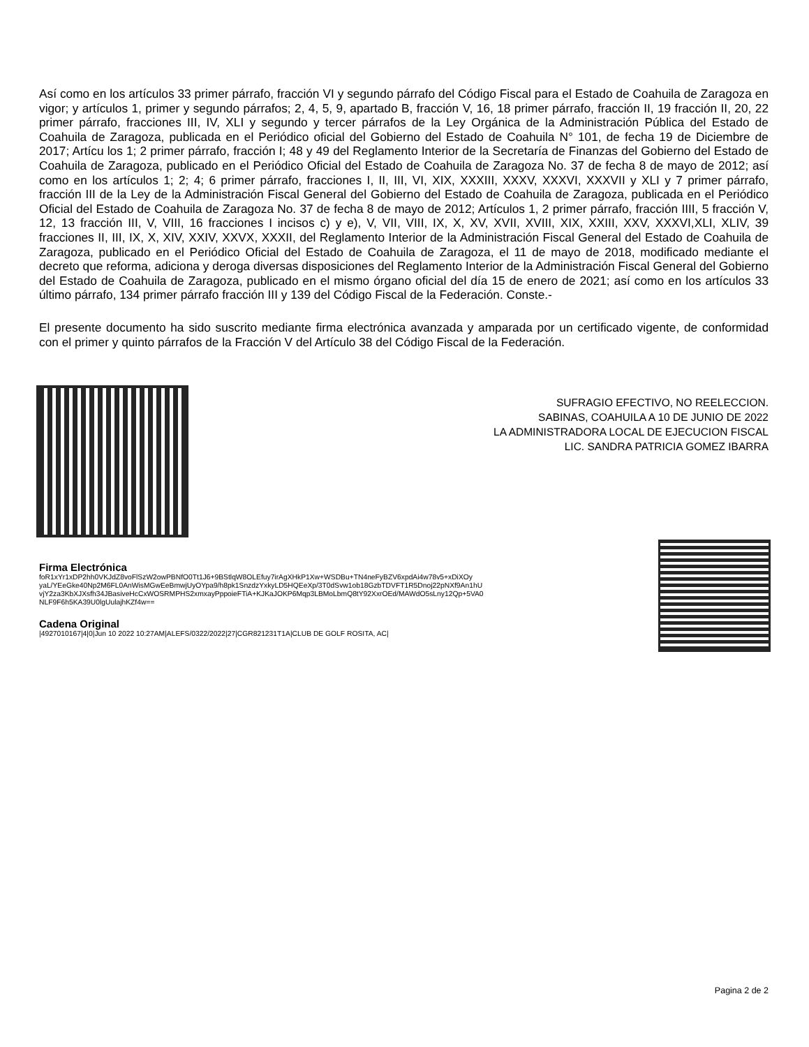Así como en los artículos 33 primer párrafo, fracción VI y segundo párrafo del Código Fiscal para el Estado de Coahuila de Zaragoza en vigor; y artículos 1, primer y segundo párrafos; 2, 4, 5, 9, apartado B, fracción V, 16, 18 primer párrafo, fracción II, 19 fracción II, 20, 22 primer párrafo, fracciones III, IV, XLI y segundo y tercer párrafos de la Ley Orgánica de la Administración Pública del Estado de Coahuila de Zaragoza, publicada en el Periódico oficial del Gobierno del Estado de Coahuila N° 101, de fecha 19 de Diciembre de 2017; Artícu los 1; 2 primer párrafo, fracción I; 48 y 49 del Reglamento Interior de la Secretaría de Finanzas del Gobierno del Estado de Coahuila de Zaragoza, publicado en el Periódico Oficial del Estado de Coahuila de Zaragoza No. 37 de fecha 8 de mayo de 2012; así como en los artículos 1; 2; 4; 6 primer párrafo, fracciones I, II, III, VI, XIX, XXXIII, XXXV, XXXVI, XXXVII y XLI y 7 primer párrafo, fracción III de la Ley de la Administración Fiscal General del Gobierno del Estado de Coahuila de Zaragoza, publicada en el Periódico Oficial del Estado de Coahuila de Zaragoza No. 37 de fecha 8 de mayo de 2012; Artículos 1, 2 primer párrafo, fracción IIII, 5 fracción V, 12, 13 fracción III, V, VIII, 16 fracciones I incisos c) y e), V, VII, VIII, IX, X, XV, XVII, XVIII, XIX, XXIII, XXV, XXXVI,XLI, XLIV, 39 fracciones II, III, IX, X, XIV, XXIV, XXVX, XXXII, del Reglamento Interior de la Administración Fiscal General del Estado de Coahuila de Zaragoza, publicado en el Periódico Oficial del Estado de Coahuila de Zaragoza, el 11 de mayo de 2018, modificado mediante el decreto que reforma, adiciona y deroga diversas disposiciones del Reglamento Interior de la Administración Fiscal General del Gobierno del Estado de Coahuila de Zaragoza, publicado en el mismo órgano oficial del día 15 de enero de 2021; así como en los artículos 33 último párrafo, 134 primer párrafo fracción III y 139 del Código Fiscal de la Federación. Conste.-
El presente documento ha sido suscrito mediante firma electrónica avanzada y amparada por un certificado vigente, de conformidad con el primer y quinto párrafos de la Fracción V del Artículo 38 del Código Fiscal de la Federación.
SUFRAGIO EFECTIVO, NO REELECCION.
SABINAS, COAHUILA A 10 DE JUNIO DE 2022
LA ADMINISTRADORA LOCAL DE EJECUCION FISCAL
LIC. SANDRA PATRICIA GOMEZ IBARRA
Firma Electrónica
foR1xYr1xDP2hh0VKJdZ8voFlSzW2owPBNfO0Tt1J6+9BStlqW8OLEfuy7irAgXHkP1Xw+WSDBu+TN4neFyBZV6xpdAi4w78v5+xDiXOy
yaL/YEeGke40Np2M6FL0AnWisMGwEeBmwjUyOYpa9/h8pk1SnzdzYxkyLD5HQEeXp/3T0dSvw1ob18GzbTDVFT1R5Dnoj22pNXf9An1hU
vjY2za3KbXJXsfh34JBasiveHcCxWOSRMPHS2xmxayPppoieFTiA+KJKaJOKP6Mqp3LBMoLbmQ8tY92XxrOEd/MAWdO5sLny12Qp+5VA0
NLF9F6h5KA39U0lgUulajhKZf4w==
Cadena Original
|4927010167|4|0|Jun 10 2022 10:27AM|ALEFS/0322/2022|27|CGR821231T1A|CLUB DE GOLF ROSITA, AC|
Pagina 2 de 2